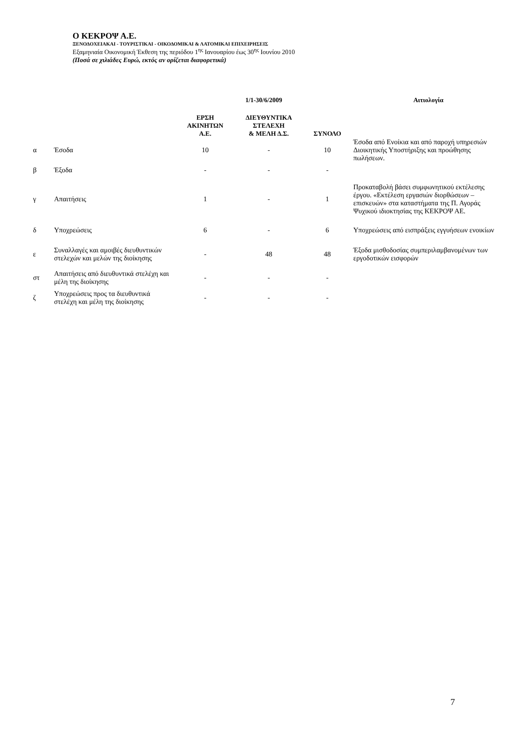Ο ΚΕΚΡΟΨ Α.Ε.
ΞΕΝΟΔΟΧΕΙΑΚΑΙ - ΤΟΥΡΙΣΤΙΚΑΙ - ΟΙΚΟΔΟΜΙΚΑΙ & ΛΑΤΟΜΙΚΑΙ ΕΠΙΧΕΙΡΗΣΕΙΣ
Εξαμηνιαία Οικονομική Έκθεση της περιόδου 1<sup>ης</sup> Ιανουαρίου έως 30<sup>ης</sup> Ιουνίου 2010
(Ποσά σε χιλιάδες Ευρώ, εκτός αν ορίζεται διαφορετικά)
| | | 1/1-30/6/2009 | | | Αιτιολογία |
| --- | --- | --- | --- | --- | --- |
| | | ΕΡΣΗ ΑΚΙΝΗΤΩΝ Α.Ε. | ΔΙΕΥΘΥΝΤΙΚΑ ΣΤΕΛΕΧΗ & ΜΕΛΗ Δ.Σ. | ΣΥΝΟΛΟ | |
| α | Έσοδα | 10 | - | 10 | Έσοδα από Ενοίκια και από παροχή υπηρεσιών Διοικητικής Υποστήριξης και προώθησης πωλήσεων. |
| β | Έξοδα | - | - | - | |
| γ | Απαιτήσεις | 1 | - | 1 | Προκαταβολή βάσει συμφωνητικού εκτέλεσης έργου. «Εκτέλεση εργασιών διορθώσεων –επισκευών» στα καταστήματα της Π. Αγοράς Ψυχικού ιδιοκτησίας της ΚΕΚΡΟΨ ΑΕ. |
| δ | Υποχρεώσεις | 6 | - | 6 | Υποχρεώσεις από εισπράξεις εγγυήσεων ενοικίων |
| ε | Συναλλαγές και αμοιβές διευθυντικών στελεχών και μελών της διοίκησης | - | 48 | 48 | Έξοδα μισθοδοσίας συμπεριλαμβανομένων των εργοδοτικών εισφορών |
| στ | Απαιτήσεις από διευθυντικά στελέχη και μέλη της διοίκησης | - | - | - | |
| ζ | Υποχρεώσεις προς τα διευθυντικά στελέχη και μέλη της διοίκησης | - | - | - | |
7